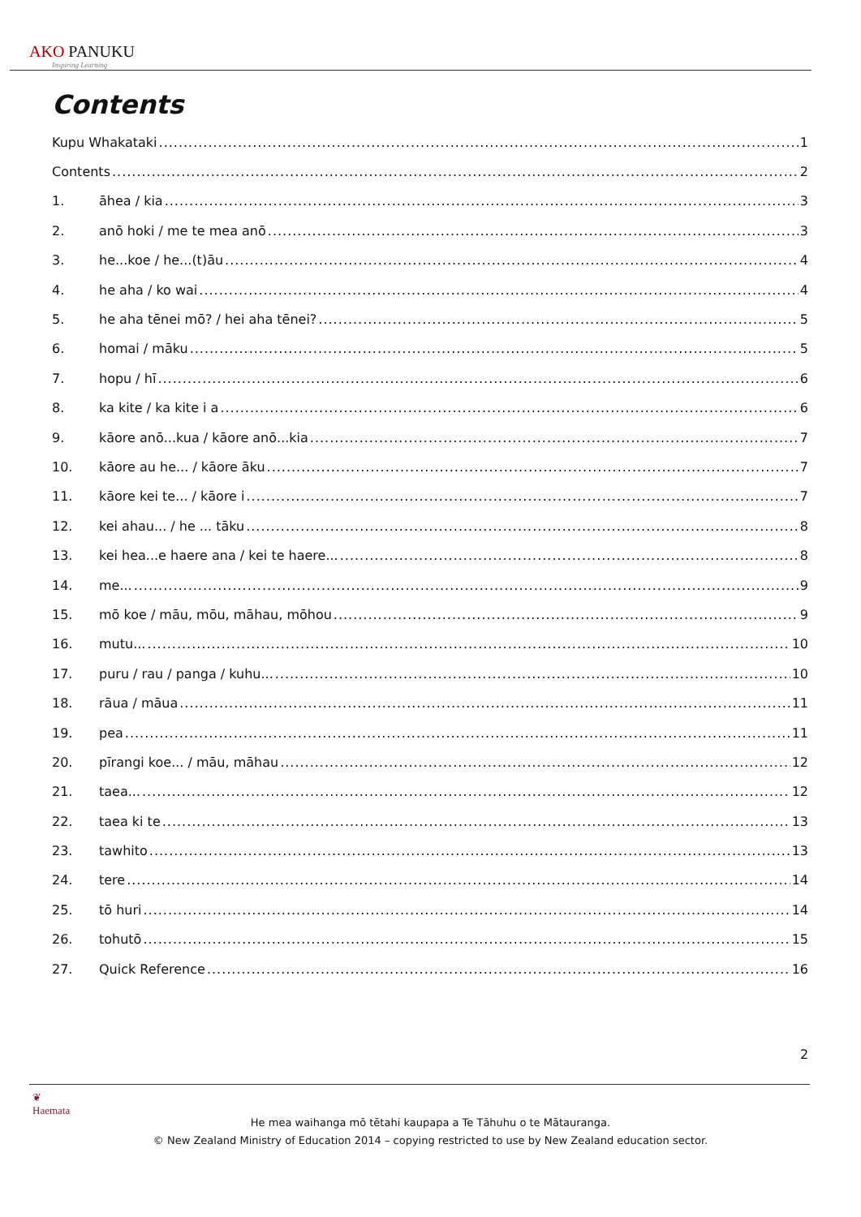AKO PANUKU
Inspiring Learning
Contents
Kupu Whakataki 1
Contents 2
1. āhea / kia 3
2. anō hoki / me te mea anō 3
3. he...koe / he...(t)āu 4
4. he aha / ko wai 4
5. he aha tēnei mō? / hei aha tēnei? 5
6. homai / māku 5
7. hopu / hī 6
8. ka kite / ka kite i a 6
9. kāore anō...kua / kāore anō...kia 7
10. kāore au he... / kāore āku 7
11. kāore kei te... / kāore i 7
12. kei ahau... / he ... tāku 8
13. kei hea...e haere ana / kei te haere... 8
14. me... 9
15. mō koe / māu, mōu, māhau, mōhou 9
16. mutu... 10
17. puru / rau / panga / kuhu... 10
18. rāua / māua 11
19. pea 11
20. pīrangi koe... / māu, māhau 12
21. taea... 12
22. taea ki te 13
23. tawhito 13
24. tere 14
25. tō huri 14
26. tohutō 15
27. Quick Reference 16
2
❦
Haemata
He mea waihanga mō tētahi kaupapa a Te Tāhuhu o te Mātauranga.
© New Zealand Ministry of Education 2014 – copying restricted to use by New Zealand education sector.